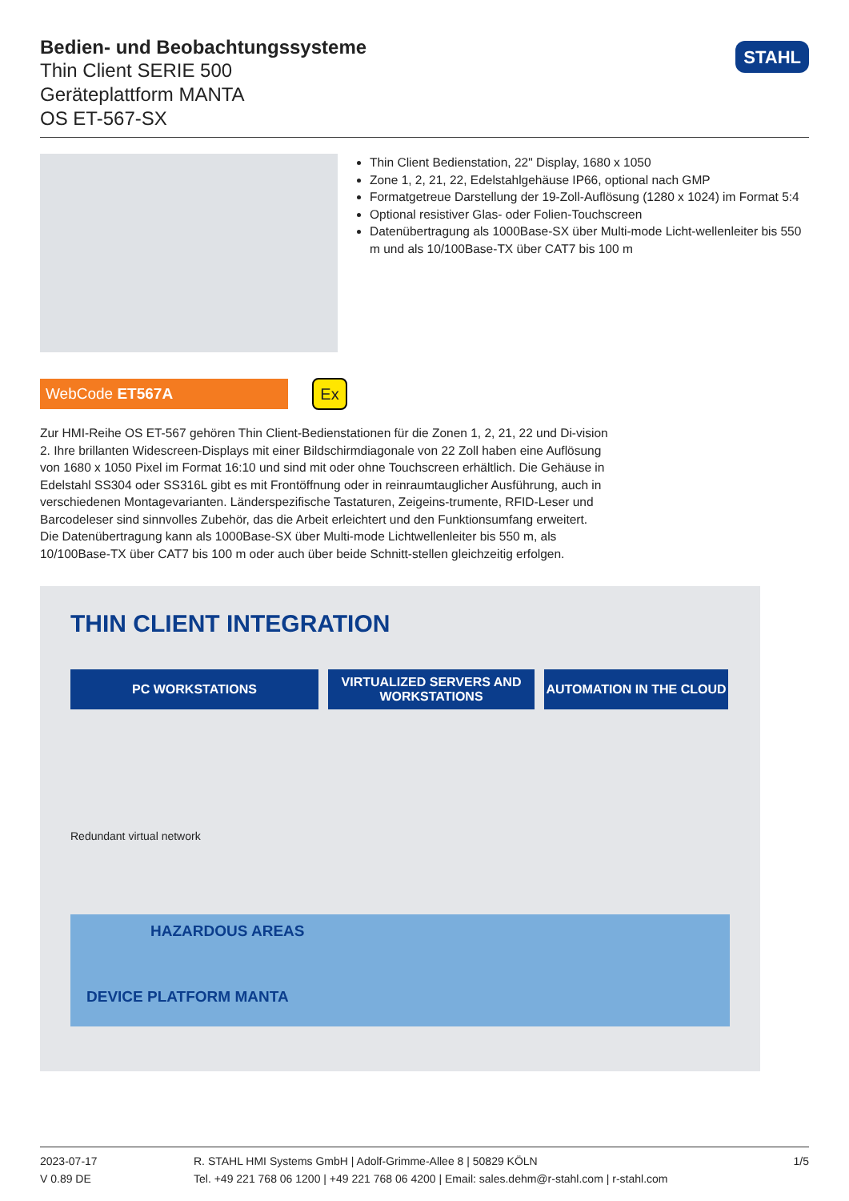Bedien- und Beobachtungssysteme
Thin Client SERIE 500
Geräteplattform MANTA
OS ET-567-SX
STAHL
Thin Client Bedienstation, 22" Display, 1680 x 1050
Zone 1, 2, 21, 22, Edelstahlgehäuse IP66, optional nach GMP
Formatgetreue Darstellung der 19-Zoll-Auflösung (1280 x 1024) im Format 5:4
Optional resistiver Glas- oder Folien-Touchscreen
Datenübertragung als 1000Base-SX über Multi-mode Licht-wellenleiter bis 550 m und als 10/100Base-TX über CAT7 bis 100 m
WebCode ET567A
Ex
Zur HMI-Reihe OS ET-567 gehören Thin Client-Bedienstationen für die Zonen 1, 2, 21, 22 und Di-vision 2. Ihre brillanten Widescreen-Displays mit einer Bildschirmdiagonale von 22 Zoll haben eine Auflösung von 1680 x 1050 Pixel im Format 16:10 und sind mit oder ohne Touchscreen erhältlich. Die Gehäuse in Edelstahl SS304 oder SS316L gibt es mit Frontöffnung oder in reinraumtauglicher Ausführung, auch in verschiedenen Montagevarianten. Länderspezifische Tastaturen, Zeigeins-trumente, RFID-Leser und Barcodeleser sind sinnvolles Zubehör, das die Arbeit erleichtert und den Funktionsumfang erweitert. Die Datenübertragung kann als 1000Base-SX über Multi-mode Lichtwellenleiter bis 550 m, als 10/100Base-TX über CAT7 bis 100 m oder auch über beide Schnitt-stellen gleichzeitig erfolgen.
THIN CLIENT INTEGRATION
PC WORKSTATIONS VIRTUALIZED SERVERS AND
WORKSTATIONS
AUTOMATION IN THE CLOUD
Redundant virtual network
HAZARDOUS AREAS
DEVICE PLATFORM MANTA
2023-07-17
V 0.89 DE
R. STAHL HMI Systems GmbH | Adolf-Grimme-Allee 8 | 50829 KÖLN
Tel. +49 221 768 06 1200 | +49 221 768 06 4200 | Email: sales.dehm@r-stahl.com | r-stahl.com
1/5